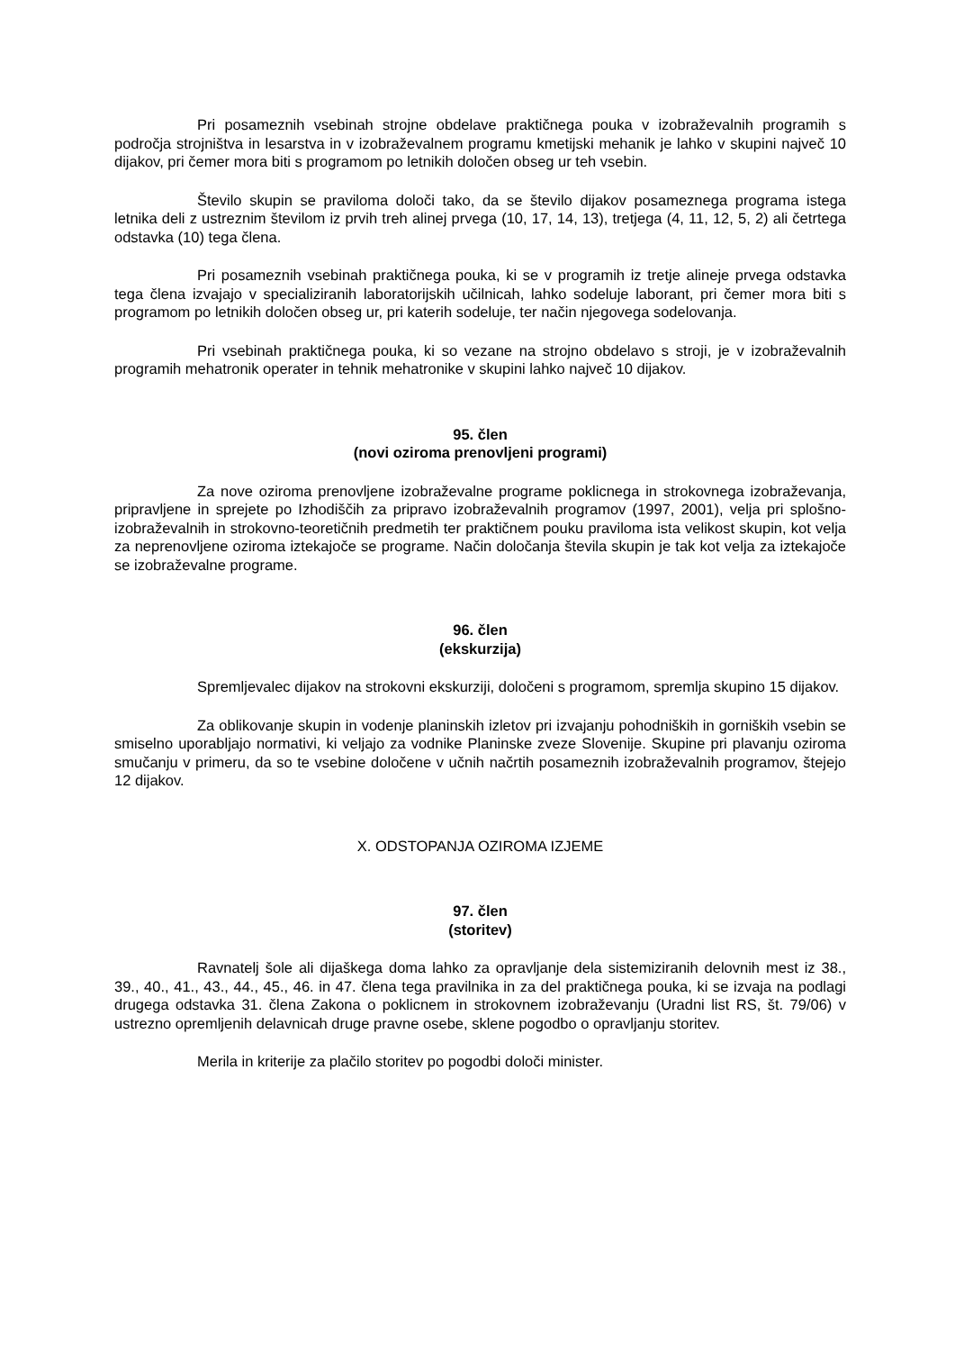Pri posameznih vsebinah strojne obdelave praktičnega pouka v izobraževalnih programih s področja strojništva in lesarstva in v izobraževalnem programu kmetijski mehanik je lahko v skupini največ 10 dijakov, pri čemer mora biti s programom po letnikih določen obseg ur teh vsebin.
Število skupin se praviloma določi tako, da se število dijakov posameznega programa istega letnika deli z ustreznim številom iz prvih treh alinej prvega (10, 17, 14, 13), tretjega (4, 11, 12, 5, 2) ali četrtega odstavka (10) tega člena.
Pri posameznih vsebinah praktičnega pouka, ki se v programih iz tretje alineje prvega odstavka tega člena izvajajo v specializiranih laboratorijskih učilnicah, lahko sodeluje laborant, pri čemer mora biti s programom po letnikih določen obseg ur, pri katerih sodeluje, ter način njegovega sodelovanja.
Pri vsebinah praktičnega pouka, ki so vezane na strojno obdelavo s stroji, je v izobraževalnih programih mehatronik operater in tehnik mehatronike v skupini lahko največ 10 dijakov.
95. člen
(novi oziroma prenovljeni programi)
Za nove oziroma prenovljene izobraževalne programe poklicnega in strokovnega izobraževanja, pripravljene in sprejete po Izhodiščih za pripravo izobraževalnih programov (1997, 2001), velja pri splošno-izobraževalnih in strokovno-teoretičnih predmetih ter praktičnem pouku praviloma ista velikost skupin, kot velja za neprenovljene oziroma iztekajoče se programe. Način določanja števila skupin je tak kot velja za iztekajoče se izobraževalne programe.
96. člen
(ekskurzija)
Spremljevalec dijakov na strokovni ekskurziji, določeni s programom, spremlja skupino 15 dijakov.
Za oblikovanje skupin in vodenje planinskih izletov pri izvajanju pohodniških in gorniških vsebin se smiselno uporabljajo normativi, ki veljajo za vodnike Planinske zveze Slovenije. Skupine pri plavanju oziroma smučanju v primeru, da so te vsebine določene v učnih načrtih posameznih izobraževalnih programov, štejejo 12 dijakov.
X. ODSTOPANJA OZIROMA IZJEME
97. člen
(storitev)
Ravnatelj šole ali dijaškega doma lahko za opravljanje dela sistemiziranih delovnih mest iz 38., 39., 40., 41., 43., 44., 45., 46. in 47. člena tega pravilnika in za del praktičnega pouka, ki se izvaja na podlagi drugega odstavka 31. člena Zakona o poklicnem in strokovnem izobraževanju (Uradni list RS, št. 79/06) v ustrezno opremljenih delavnicah druge pravne osebe, sklene pogodbo o opravljanju storitev.
Merila in kriterije za plačilo storitev po pogodbi določi minister.